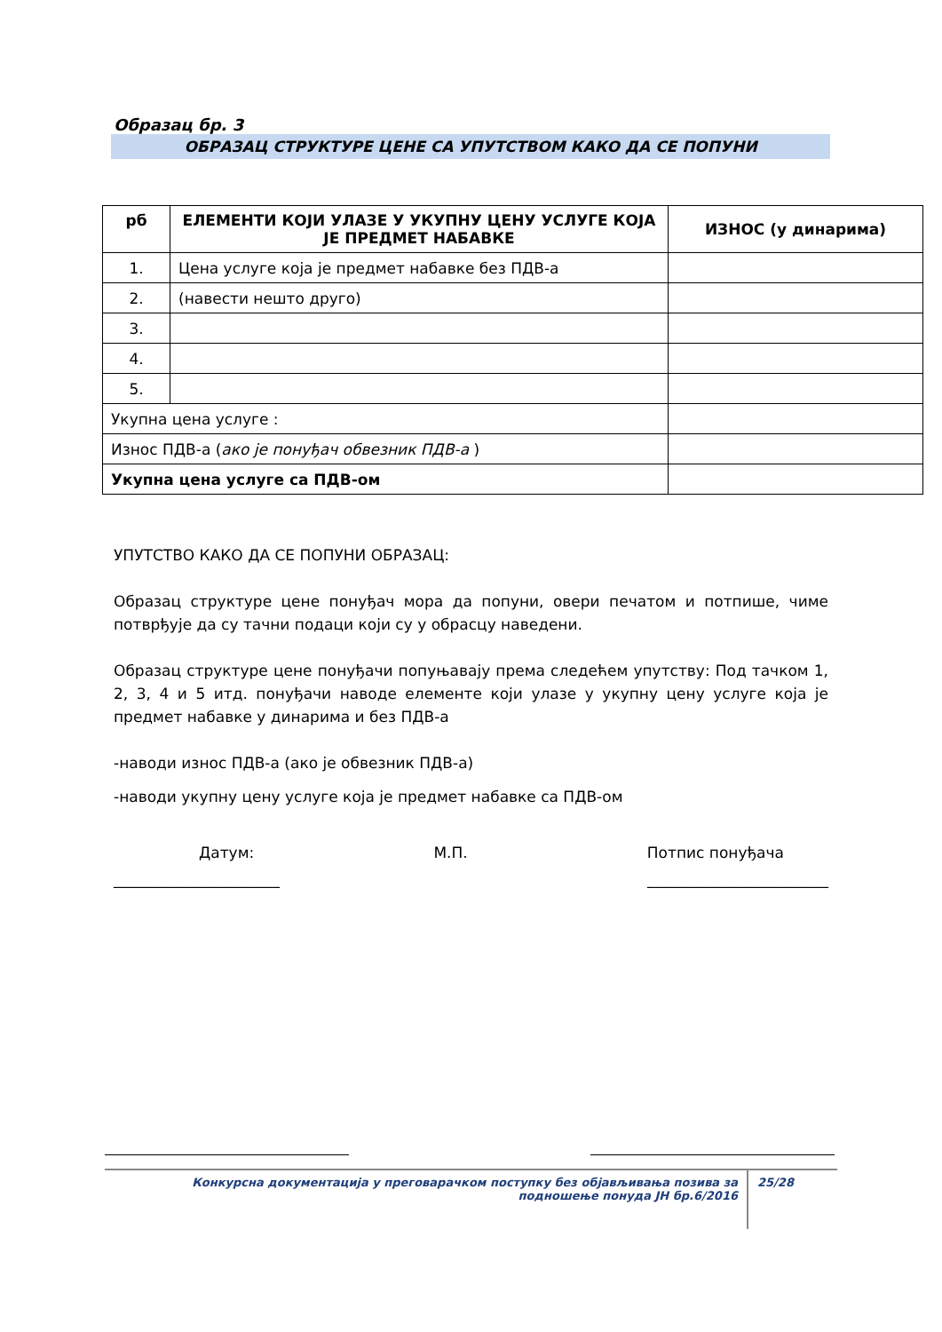Образац бр. 3
ОБРАЗАЦ СТРУКТУРЕ ЦЕНЕ СА УПУТСТВОМ КАКО ДА СЕ ПОПУНИ
| рб | ЕЛЕМЕНТИ КОЈИ УЛАЗЕ У УКУПНУ ЦЕНУ УСЛУГЕ КОЈА ЈЕ ПРЕДМЕТ НАБАВКЕ | ИЗНОС (у динарима) |
| --- | --- | --- |
| 1. | Цена услуге која је предмет набавке без ПДВ-а | |
| 2. | (навести нешто друго) | |
| 3. | | |
| 4. | | |
| 5. | | |
| Укупна цена услуге : | | |
| Износ ПДВ-а ( ако је понуђач обвезник ПДВ-а ) | | |
| Укупна цена услуге са ПДВ-ом | | |
УПУТСТВО КАКО ДА СЕ ПОПУНИ ОБРАЗАЦ:
Образац структуре цене понуђач мора да попуни, овери печатом и потпише, чиме потврђује да су тачни подаци који су у обрасцу наведени.
Образац структуре цене понуђачи попуњавају према следећем упутству: Под тачком 1, 2, 3, 4 и 5 итд. понуђачи наводе елементе који улазе у укупну цену услуге која је предмет набавке у динарима и без ПДВ-а
-наводи износ ПДВ-а (ако је обвезник ПДВ-а)
-наводи укупну цену услуге која је предмет набавке са ПДВ-ом
Датум: М.П. Потпис понуђача
______________________ ________________________
Конкурсна документација у преговарачком поступку без објављивања позива за подношење понуда ЈН бр.6/2016
25/28